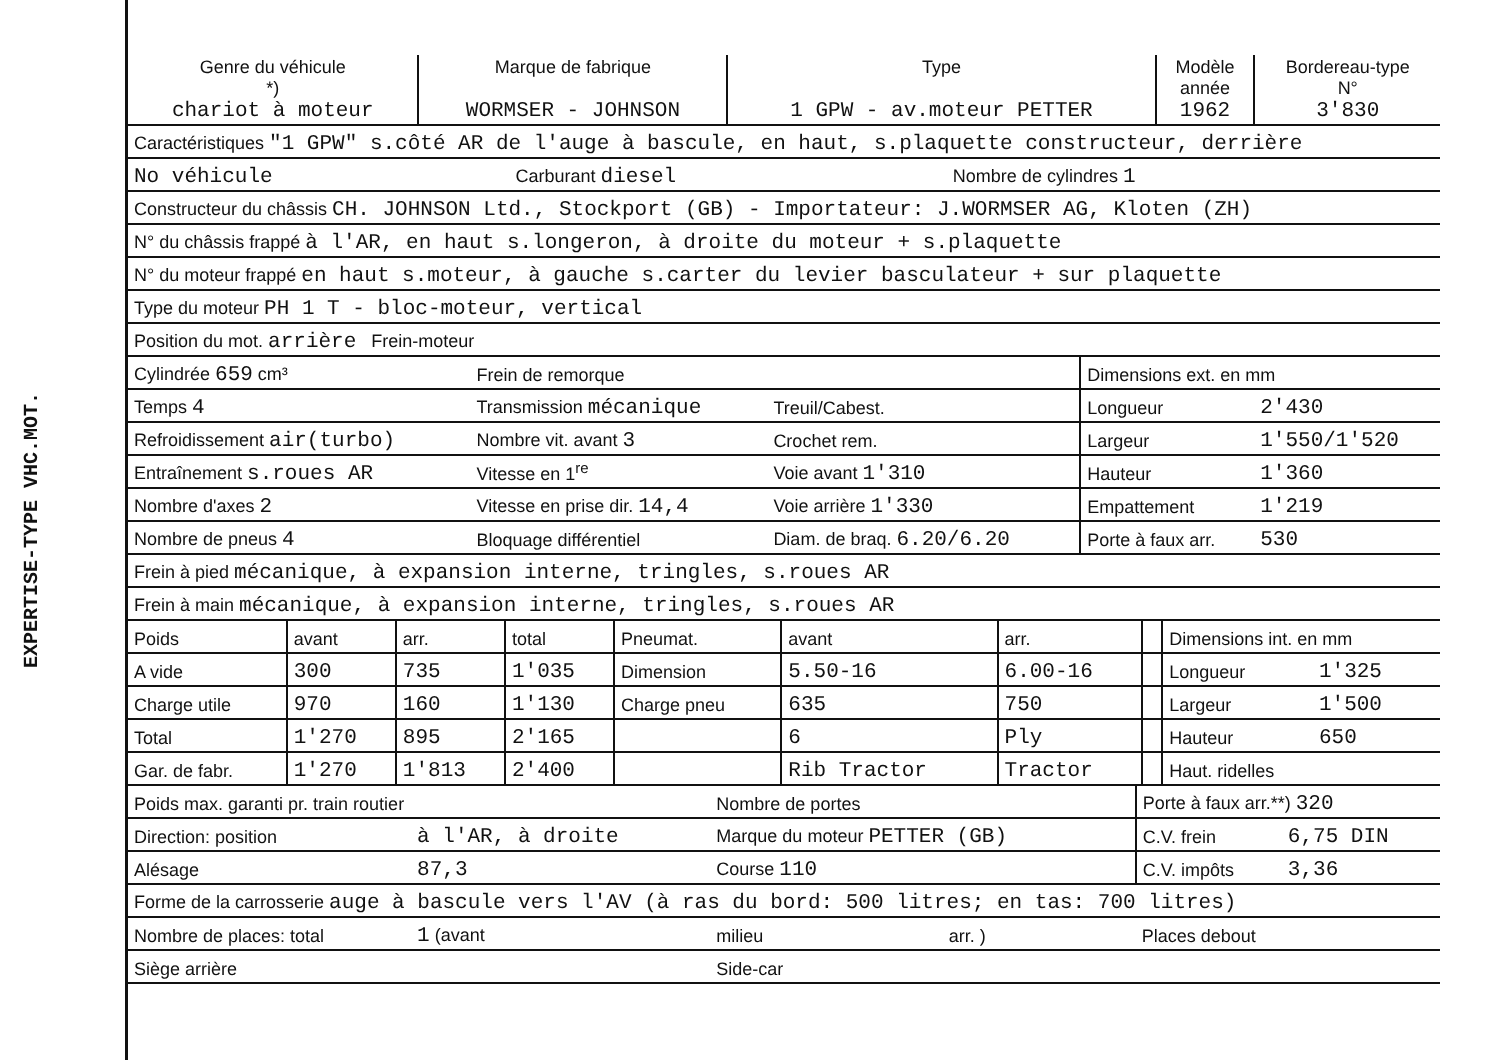EXPERTISE-TYPE VHC.MOT.
| Genre du véhicule *) chariot à moteur | Marque de fabrique WORMSER - JOHNSON | Type 1 GPW - av.moteur PETTER | Modèle année 1962 | Bordereau-type N° 3'830 |
| Caractéristiques "1 GPW" s.côté AR de l'auge à bascule, en haut, s.plaquette constructeur, derrière | | |
| No véhicule | Carburant diesel | Nombre de cylindres 1 |
| Constructeur du châssis CH. JOHNSON Ltd., Stockport (GB) - Importateur: J.WORMSER AG, Kloten (ZH) | | |
| N° du châssis frappé à l'AR, en haut s.longeron, à droite du moteur + s.plaquette | | |
| N° du moteur frappé en haut s.moteur, à gauche s.carter du levier basculateur + sur plaquette | | |
| Type du moteur PH 1 T - bloc-moteur, vertical | | |
| Position du mot. arrière Frein-moteur | | |
| Cylindrée 659 cm³ | Frein de remorque | | Dimensions ext. en mm | |
| Temps 4 | Transmission mécanique | Treuil/Cabest. | Longueur | 2'430 |
| Refroidissement air(turbo) | Nombre vit. avant 3 | Crochet rem. | Largeur | 1'550/1'520 |
| Entraînement s.roues AR | Vitesse en 1<sup>re</sup> | Voie avant 1'310 | Hauteur | 1'360 |
| Nombre d'axes 2 | Vitesse en prise dir. 14,4 | Voie arrière 1'330 | Empattement | 1'219 |
| Nombre de pneus 4 | Bloquage différentiel | Diam. de braq. 6.20/6.20 | Porte à faux arr. | 530 |
| Frein à pied mécanique, à expansion interne, tringles, s.roues AR | | | | |
| Frein à main mécanique, à expansion interne, tringles, s.roues AR | | | | |
| Poids | avant | arr. | total | Pneumat. | avant | arr. | | Dimensions int. en mm | |
| A vide | 300 | 735 | 1'035 | Dimension | 5.50-16 | 6.00-16 | | Longueur | 1'325 |
| Charge utile | 970 | 160 | 1'130 | Charge pneu | 635 | 750 | | Largeur | 1'500 |
| Total | 1'270 | 895 | 2'165 | | 6 | Ply | | Hauteur | 650 |
| Gar. de fabr. | 1'270 | 1'813 | 2'400 | | Rib Tractor | Tractor | | Haut. ridelles | |
| Poids max. garanti pr. train routier | | Nombre de portes | | Porte à faux arr.**) 320 | |
| Direction: position | à l'AR, à droite | Marque du moteur PETTER (GB) | | C.V. frein | 6,75 DIN |
| Alésage | 87,3 | Course 110 | | C.V. impôts | 3,36 |
| Forme de la carrosserie auge à bascule vers l'AV (à ras du bord: 500 litres; en tas: 700 litres) | | | | | |
| Nombre de places: total | 1 (avant | milieu | arr. ) | Places debout | |
| Siège arrière | | Side-car | | | |